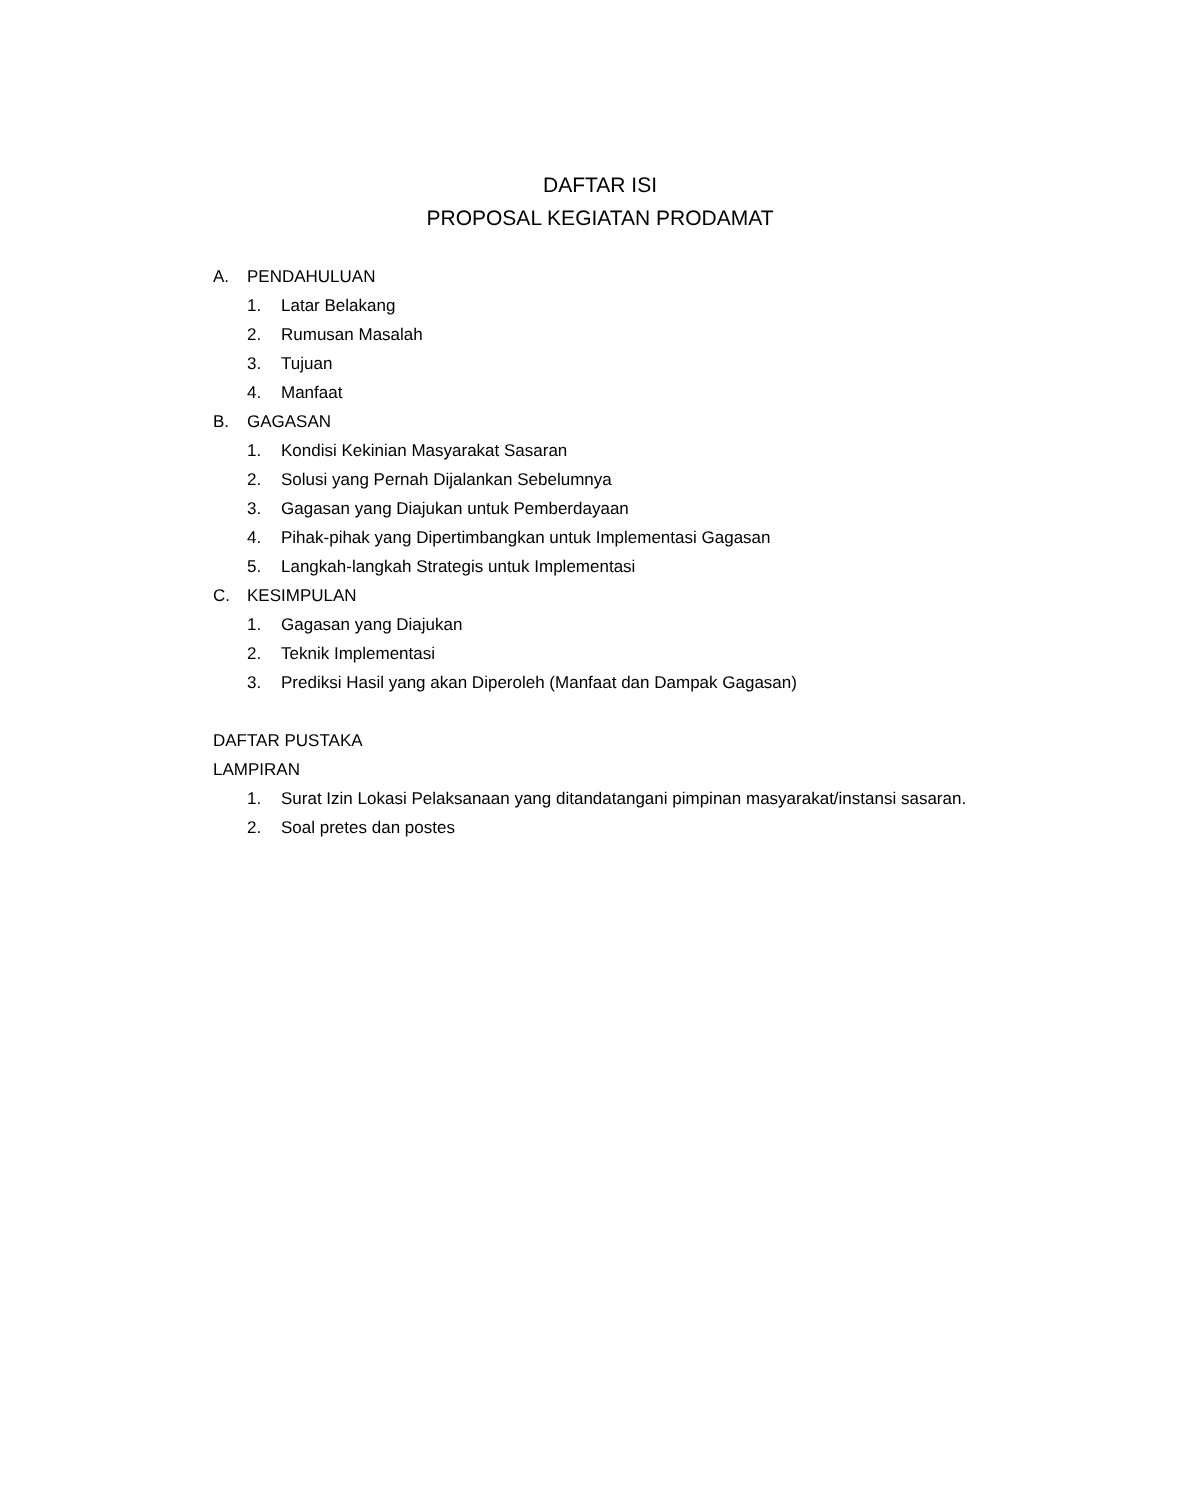DAFTAR ISI
PROPOSAL KEGIATAN PRODAMAT
A. PENDAHULUAN
1. Latar Belakang
2. Rumusan Masalah
3. Tujuan
4. Manfaat
B. GAGASAN
1. Kondisi Kekinian Masyarakat Sasaran
2. Solusi yang Pernah Dijalankan Sebelumnya
3. Gagasan yang Diajukan untuk Pemberdayaan
4. Pihak-pihak yang Dipertimbangkan untuk Implementasi Gagasan
5. Langkah-langkah Strategis untuk Implementasi
C. KESIMPULAN
1. Gagasan yang Diajukan
2. Teknik Implementasi
3. Prediksi Hasil yang akan Diperoleh (Manfaat dan Dampak Gagasan)
DAFTAR PUSTAKA
LAMPIRAN
1. Surat Izin Lokasi Pelaksanaan yang ditandatangani pimpinan masyarakat/instansi sasaran.
2. Soal pretes dan postes